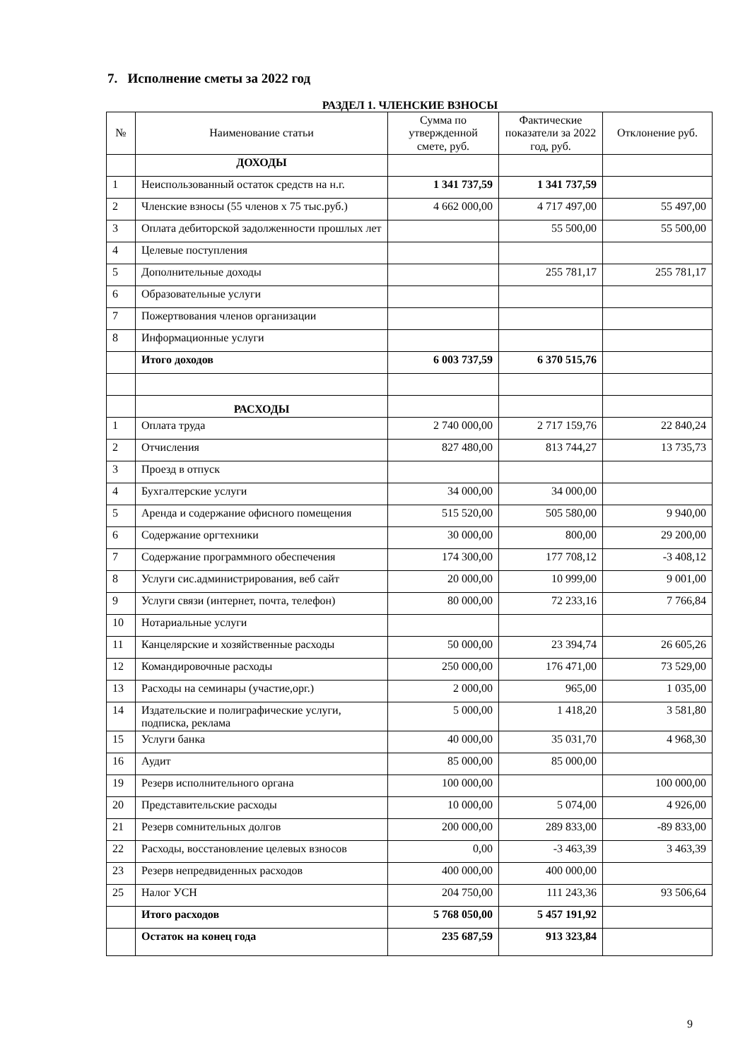7. Исполнение сметы за 2022 год
РАЗДЕЛ 1. ЧЛЕНСКИЕ ВЗНОСЫ
| № | Наименование статьи | Сумма по утвержденной смете, руб. | Фактические показатели за 2022 год, руб. | Отклонение руб. |
| --- | --- | --- | --- | --- |
| | ДОХОДЫ | | | |
| 1 | Неиспользованный остаток средств на н.г. | 1 341 737,59 | 1 341 737,59 | |
| 2 | Членские взносы (55 членов х 75 тыс.руб.) | 4 662 000,00 | 4 717 497,00 | 55 497,00 |
| 3 | Оплата дебиторской задолженности прошлых лет | | 55 500,00 | 55 500,00 |
| 4 | Целевые поступления | | | |
| 5 | Дополнительные доходы | | 255 781,17 | 255 781,17 |
| 6 | Образовательные услуги | | | |
| 7 | Пожертвования членов организации | | | |
| 8 | Информационные услуги | | | |
| | Итого доходов | 6 003 737,59 | 6 370 515,76 | |
| | РАСХОДЫ | | | |
| 1 | Оплата труда | 2 740 000,00 | 2 717 159,76 | 22 840,24 |
| 2 | Отчисления | 827 480,00 | 813 744,27 | 13 735,73 |
| 3 | Проезд в отпуск | | | |
| 4 | Бухгалтерские услуги | 34 000,00 | 34 000,00 | |
| 5 | Аренда и содержание офисного помещения | 515 520,00 | 505 580,00 | 9 940,00 |
| 6 | Содержание оргтехники | 30 000,00 | 800,00 | 29 200,00 |
| 7 | Содержание программного обеспечения | 174 300,00 | 177 708,12 | -3 408,12 |
| 8 | Услуги сис.администрирования, веб сайт | 20 000,00 | 10 999,00 | 9 001,00 |
| 9 | Услуги связи (интернет, почта, телефон) | 80 000,00 | 72 233,16 | 7 766,84 |
| 10 | Нотариальные услуги | | | |
| 11 | Канцелярские и хозяйственные расходы | 50 000,00 | 23 394,74 | 26 605,26 |
| 12 | Командировочные расходы | 250 000,00 | 176 471,00 | 73 529,00 |
| 13 | Расходы на семинары (участие,орг.) | 2 000,00 | 965,00 | 1 035,00 |
| 14 | Издательские и полиграфические услуги, подписка, реклама | 5 000,00 | 1 418,20 | 3 581,80 |
| 15 | Услуги банка | 40 000,00 | 35 031,70 | 4 968,30 |
| 16 | Аудит | 85 000,00 | 85 000,00 | |
| 19 | Резерв исполнительного органа | 100 000,00 | | 100 000,00 |
| 20 | Представительские расходы | 10 000,00 | 5 074,00 | 4 926,00 |
| 21 | Резерв сомнительных долгов | 200 000,00 | 289 833,00 | -89 833,00 |
| 22 | Расходы, восстановление целевых взносов | 0,00 | -3 463,39 | 3 463,39 |
| 23 | Резерв непредвиденных расходов | 400 000,00 | 400 000,00 | |
| 25 | Налог УСН | 204 750,00 | 111 243,36 | 93 506,64 |
| | Итого расходов | 5 768 050,00 | 5 457 191,92 | |
| | Остаток на конец года | 235 687,59 | 913 323,84 | |
9